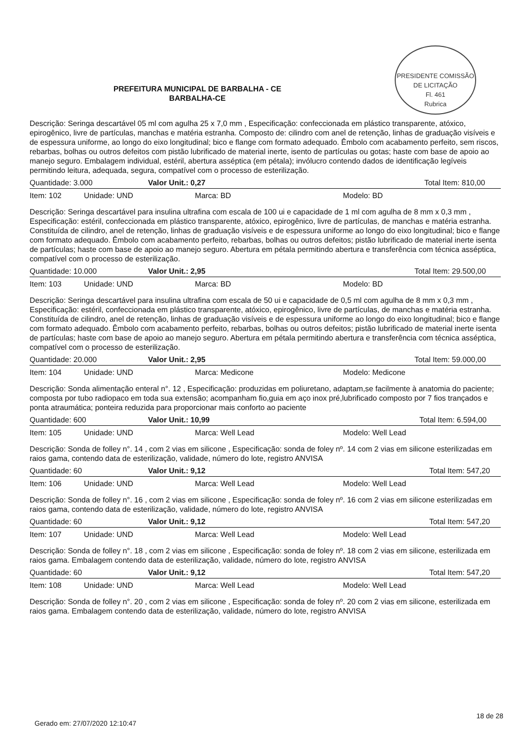PRESIDENTE COMISSÃO DE LICITAÇÃO
Fl. 461
Rubrica
PREFEITURA MUNICIPAL DE BARBALHA - CE
BARBALHA-CE
Descrição: Seringa descartável 05 ml com agulha 25 x 7,0 mm , Especificação: confeccionada em plástico transparente, atóxico, epirogênico, livre de partículas, manchas e matéria estranha. Composto de: cilindro com anel de retenção, linhas de graduação visíveis e de espessura uniforme, ao longo do eixo longitudinal; bico e flange com formato adequado. Êmbolo com acabamento perfeito, sem riscos, rebarbas, bolhas ou outros defeitos com pistão lubrificado de material inerte, isento de partículas ou gotas; haste com base de apoio ao manejo seguro. Embalagem individual, estéril, abertura asséptica (em pétala); invólucro contendo dados de identificação legíveis permitindo leitura, adequada, segura, compatível com o processo de esterilização.
Quantidade: 3.000 Valor Unit.: 0,27 Total Item: 810,00
Item: 102 Unidade: UND Marca: BD Modelo: BD
Descrição: Seringa descartável para insulina ultrafina com escala de 100 ui e capacidade de 1 ml com agulha de 8 mm x 0,3 mm , Especificação: estéril, confeccionada em plástico transparente, atóxico, epirogênico, livre de partículas, de manchas e matéria estranha. Constituída de cilindro, anel de retenção, linhas de graduação visíveis e de espessura uniforme ao longo do eixo longitudinal; bico e flange com formato adequado. Êmbolo com acabamento perfeito, rebarbas, bolhas ou outros defeitos; pistão lubrificado de material inerte isenta de partículas; haste com base de apoio ao manejo seguro. Abertura em pétala permitindo abertura e transferência com técnica asséptica, compatível com o processo de esterilização.
Quantidade: 10.000 Valor Unit.: 2,95 Total Item: 29.500,00
Item: 103 Unidade: UND Marca: BD Modelo: BD
Descrição: Seringa descartável para insulina ultrafina com escala de 50 ui e capacidade de 0,5 ml com agulha de 8 mm x 0,3 mm , Especificação: estéril, confeccionada em plástico transparente, atóxico, epirogênico, livre de partículas, de manchas e matéria estranha. Constituída de cilindro, anel de retenção, linhas de graduação visíveis e de espessura uniforme ao longo do eixo longitudinal; bico e flange com formato adequado. Êmbolo com acabamento perfeito, rebarbas, bolhas ou outros defeitos; pistão lubrificado de material inerte isenta de partículas; haste com base de apoio ao manejo seguro. Abertura em pétala permitindo abertura e transferência com técnica asséptica, compatível com o processo de esterilização.
Quantidade: 20.000 Valor Unit.: 2,95 Total Item: 59.000,00
Item: 104 Unidade: UND Marca: Medicone Modelo: Medicone
Descrição: Sonda alimentação enteral n°. 12 , Especificação: produzidas em poliuretano, adaptam,se facilmente à anatomia do paciente; composta por tubo radiopaco em toda sua extensão; acompanham fio,guia em aço inox pré,lubrificado composto por 7 fios trançados e ponta atraumática; ponteira reduzida para proporcionar mais conforto ao paciente
Quantidade: 600 Valor Unit.: 10,99 Total Item: 6.594,00
Item: 105 Unidade: UND Marca: Well Lead Modelo: Well Lead
Descrição: Sonda de folley n°. 14 , com 2 vias em silicone , Especificação: sonda de foley nº. 14 com 2 vias em silicone esterilizadas em raios gama, contendo data de esterilização, validade, número do lote, registro ANVISA
Quantidade: 60 Valor Unit.: 9,12 Total Item: 547,20
Item: 106 Unidade: UND Marca: Well Lead Modelo: Well Lead
Descrição: Sonda de folley n°. 16 , com 2 vias em silicone , Especificação: sonda de foley nº. 16 com 2 vias em silicone esterilizadas em raios gama, contendo data de esterilização, validade, número do lote, registro ANVISA
Quantidade: 60 Valor Unit.: 9,12 Total Item: 547,20
Item: 107 Unidade: UND Marca: Well Lead Modelo: Well Lead
Descrição: Sonda de folley n°. 18 , com 2 vias em silicone , Especificação: sonda de foley nº. 18 com 2 vias em silicone, esterilizada em raios gama. Embalagem contendo data de esterilização, validade, número do lote, registro ANVISA
Quantidade: 60 Valor Unit.: 9,12 Total Item: 547,20
Item: 108 Unidade: UND Marca: Well Lead Modelo: Well Lead
Descrição: Sonda de folley n°. 20 , com 2 vias em silicone , Especificação: sonda de foley nº. 20 com 2 vias em silicone, esterilizada em raios gama. Embalagem contendo data de esterilização, validade, número do lote, registro ANVISA
18 de 28
Gerado em: 27/07/2020 12:10:47